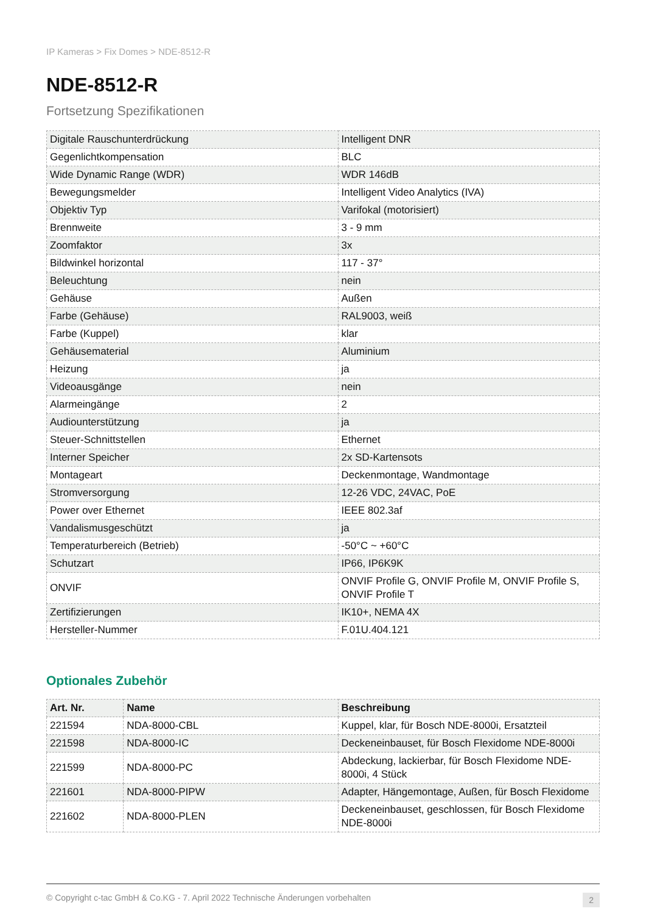IP Kameras > Fix Domes > NDE-8512-R
NDE-8512-R
Fortsetzung Spezifikationen
| Digitale Rauschunterdrückung | Intelligent DNR |
| Gegenlichtkompensation | BLC |
| Wide Dynamic Range (WDR) | WDR 146dB |
| Bewegungsmelder | Intelligent Video Analytics (IVA) |
| Objektiv Typ | Varifokal (motorisiert) |
| Brennweite | 3 - 9 mm |
| Zoomfaktor | 3x |
| Bildwinkel horizontal | 117 - 37° |
| Beleuchtung | nein |
| Gehäuse | Außen |
| Farbe (Gehäuse) | RAL9003, weiß |
| Farbe (Kuppel) | klar |
| Gehäusematerial | Aluminium |
| Heizung | ja |
| Videoausgänge | nein |
| Alarmeingänge | 2 |
| Audiounterstützung | ja |
| Steuer-Schnittstellen | Ethernet |
| Interner Speicher | 2x SD-Kartensots |
| Montageart | Deckenmontage, Wandmontage |
| Stromversorgung | 12-26 VDC, 24VAC, PoE |
| Power over Ethernet | IEEE 802.3af |
| Vandalismusgeschützt | ja |
| Temperaturbereich (Betrieb) | -50°C ~ +60°C |
| Schutzart | IP66, IP6K9K |
| ONVIF | ONVIF Profile G, ONVIF Profile M, ONVIF Profile S, ONVIF Profile T |
| Zertifizierungen | IK10+, NEMA 4X |
| Hersteller-Nummer | F.01U.404.121 |
Optionales Zubehör
| Art. Nr. | Name | Beschreibung |
| --- | --- | --- |
| 221594 | NDA-8000-CBL | Kuppel, klar, für Bosch NDE-8000i, Ersatzteil |
| 221598 | NDA-8000-IC | Deckeneinbauset, für Bosch Flexidome NDE-8000i |
| 221599 | NDA-8000-PC | Abdeckung, lackierbar, für Bosch Flexidome NDE-8000i, 4 Stück |
| 221601 | NDA-8000-PIPW | Adapter, Hängemontage, Außen, für Bosch Flexidome |
| 221602 | NDA-8000-PLEN | Deckeneinbauset, geschlossen, für Bosch Flexidome NDE-8000i |
© Copyright c-tac GmbH & Co.KG - 7. April 2022 Technische Änderungen vorbehalten 2